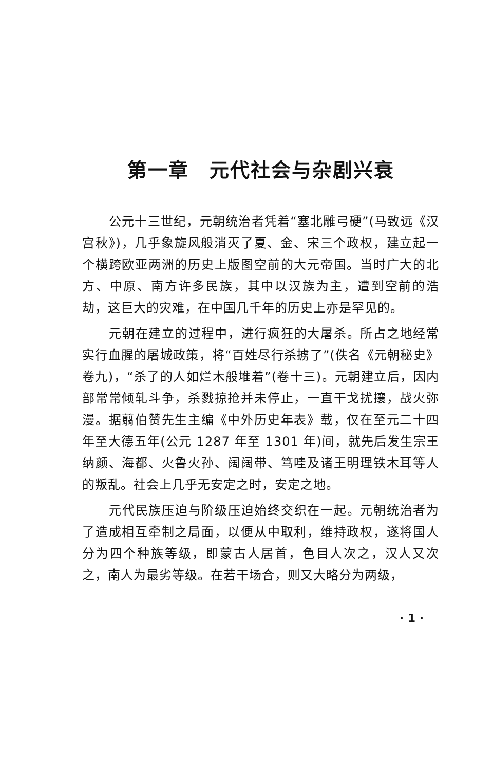第一章　元代社会与杂剧兴衰
公元十三世纪，元朝统治者凭着“塞北雕弓硬”(马致远《汉宫秋》)，几乎象旋风般消灭了夏、金、宋三个政权，建立起一个横跨欧亚两洲的历史上版图空前的大元帝国。当时广大的北方、中原、南方许多民族，其中以汉族为主，遭到空前的浩劫，这巨大的灾难，在中国几千年的历史上亦是罕见的。
元朝在建立的过程中，进行疯狂的大屠杀。所占之地经常实行血腥的屠城政策，将“百姓尽行杀掳了”(佚名《元朝秘史》卷九)，“杀了的人如烂木般堆着”(卷十三)。元朝建立后，因内部常常倾轧斗争，杀戮掠抢并未停止，一直干戈扰攘，战火弥漫。据翦伯赞先生主编《中外历史年表》载，仅在至元二十四年至大德五年(公元 1287 年至 1301 年)间，就先后发生宗王纳颜、海都、火鲁火孙、阔阔带、笃哇及诸王明理铁木耳等人的叛乱。社会上几乎无安定之时，安定之地。
元代民族压迫与阶级压迫始终交织在一起。元朝统治者为了造成相互牵制之局面，以便从中取利，维持政权，遂将国人分为四个种族等级，即蒙古人居首，色目人次之，汉人又次之，南人为最劣等级。在若干场合，则又大略分为两级，
· 1 ·